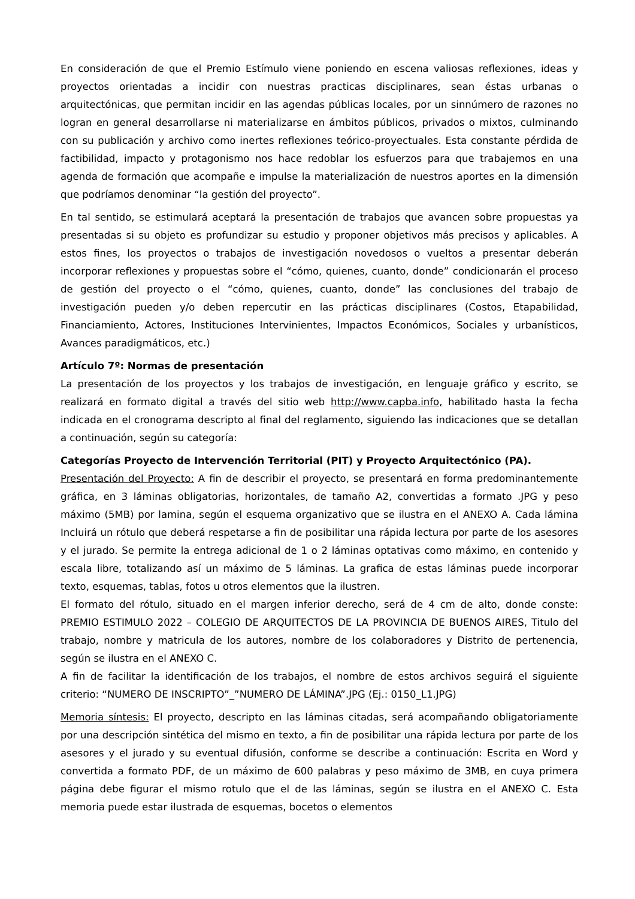En consideración de que el Premio Estímulo viene poniendo en escena valiosas reflexiones, ideas y proyectos orientadas a incidir con nuestras practicas disciplinares, sean éstas urbanas o arquitectónicas, que permitan incidir en las agendas públicas locales, por un sinnúmero de razones no logran en general desarrollarse ni materializarse en ámbitos públicos, privados o mixtos, culminando con su publicación y archivo como inertes reflexiones teórico-proyectuales. Esta constante pérdida de factibilidad, impacto y protagonismo nos hace redoblar los esfuerzos para que trabajemos en una agenda de formación que acompañe e impulse la materialización de nuestros aportes en la dimensión que podríamos denominar “la gestión del proyecto”.
En tal sentido, se estimulará aceptará la presentación de trabajos que avancen sobre propuestas ya presentadas si su objeto es profundizar su estudio y proponer objetivos más precisos y aplicables. A estos fines, los proyectos o trabajos de investigación novedosos o vueltos a presentar deberán incorporar reflexiones y propuestas sobre el “cómo, quienes, cuanto, donde” condicionarán el proceso de gestión del proyecto o el “cómo, quienes, cuanto, donde” las conclusiones del trabajo de investigación pueden y/o deben repercutir en las prácticas disciplinares (Costos, Etapabilidad, Financiamiento, Actores, Instituciones Intervinientes, Impactos Económicos, Sociales y urbanísticos, Avances paradigmáticos, etc.)
Artículo 7º: Normas de presentación
La presentación de los proyectos y los trabajos de investigación, en lenguaje gráfico y escrito, se realizará en formato digital a través del sitio web http://www.capba.info, habilitado hasta la fecha indicada en el cronograma descripto al final del reglamento, siguiendo las indicaciones que se detallan a continuación, según su categoría:
Categorías Proyecto de Intervención Territorial (PIT) y Proyecto Arquitectónico (PA).
Presentación del Proyecto: A fin de describir el proyecto, se presentará en forma predominantemente gráfica, en 3 láminas obligatorias, horizontales, de tamaño A2, convertidas a formato .JPG y peso máximo (5MB) por lamina, según el esquema organizativo que se ilustra en el ANEXO A. Cada lámina Incluirá un rótulo que deberá respetarse a fin de posibilitar una rápida lectura por parte de los asesores y el jurado. Se permite la entrega adicional de 1 o 2 láminas optativas como máximo, en contenido y escala libre, totalizando así un máximo de 5 láminas. La grafica de estas láminas puede incorporar texto, esquemas, tablas, fotos u otros elementos que la ilustren.
El formato del rótulo, situado en el margen inferior derecho, será de 4 cm de alto, donde conste: PREMIO ESTIMULO 2022 – COLEGIO DE ARQUITECTOS DE LA PROVINCIA DE BUENOS AIRES, Titulo del trabajo, nombre y matricula de los autores, nombre de los colaboradores y Distrito de pertenencia, según se ilustra en el ANEXO C.
A fin de facilitar la identificación de los trabajos, el nombre de estos archivos seguirá el siguiente criterio: “NUMERO DE INSCRIPTO”_”NUMERO DE LÁMINA”.JPG (Ej.: 0150_L1.JPG)
Memoria síntesis: El proyecto, descripto en las láminas citadas, será acompañando obligatoriamente por una descripción sintética del mismo en texto, a fin de posibilitar una rápida lectura por parte de los asesores y el jurado y su eventual difusión, conforme se describe a continuación: Escrita en Word y convertida a formato PDF, de un máximo de 600 palabras y peso máximo de 3MB, en cuya primera página debe figurar el mismo rotulo que el de las láminas, según se ilustra en el ANEXO C. Esta memoria puede estar ilustrada de esquemas, bocetos o elementos